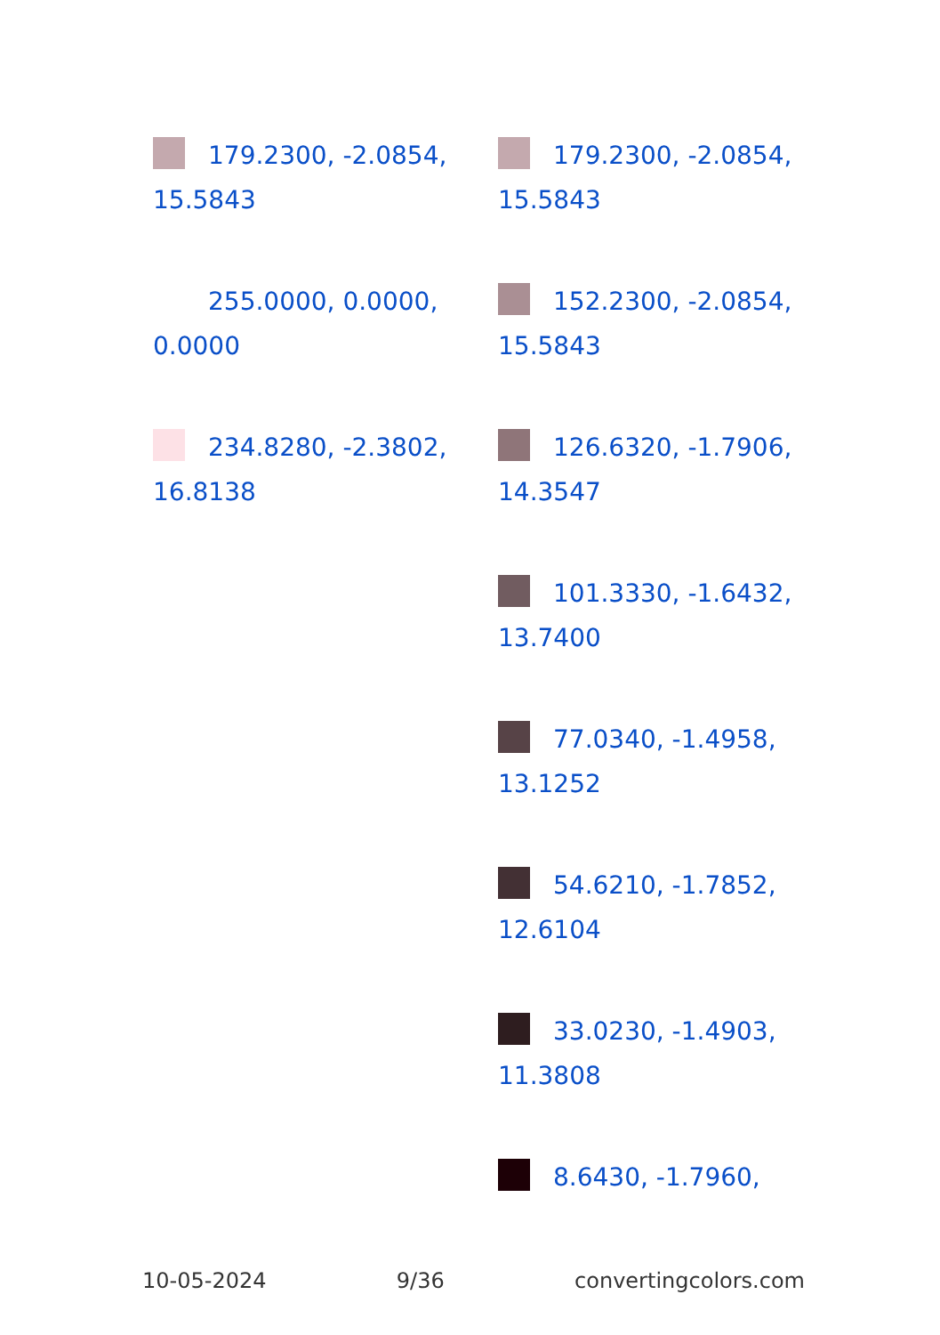179.2300, -2.0854, 15.5843
255.0000, 0.0000, 0.0000
234.8280, -2.3802, 16.8138
179.2300, -2.0854, 15.5843
152.2300, -2.0854, 15.5843
126.6320, -1.7906, 14.3547
101.3330, -1.6432, 13.7400
77.0340, -1.4958, 13.1252
54.6210, -1.7852, 12.6104
33.0230, -1.4903, 11.3808
8.6430, -1.7960,
10-05-2024 9/36 convertingcolors.com